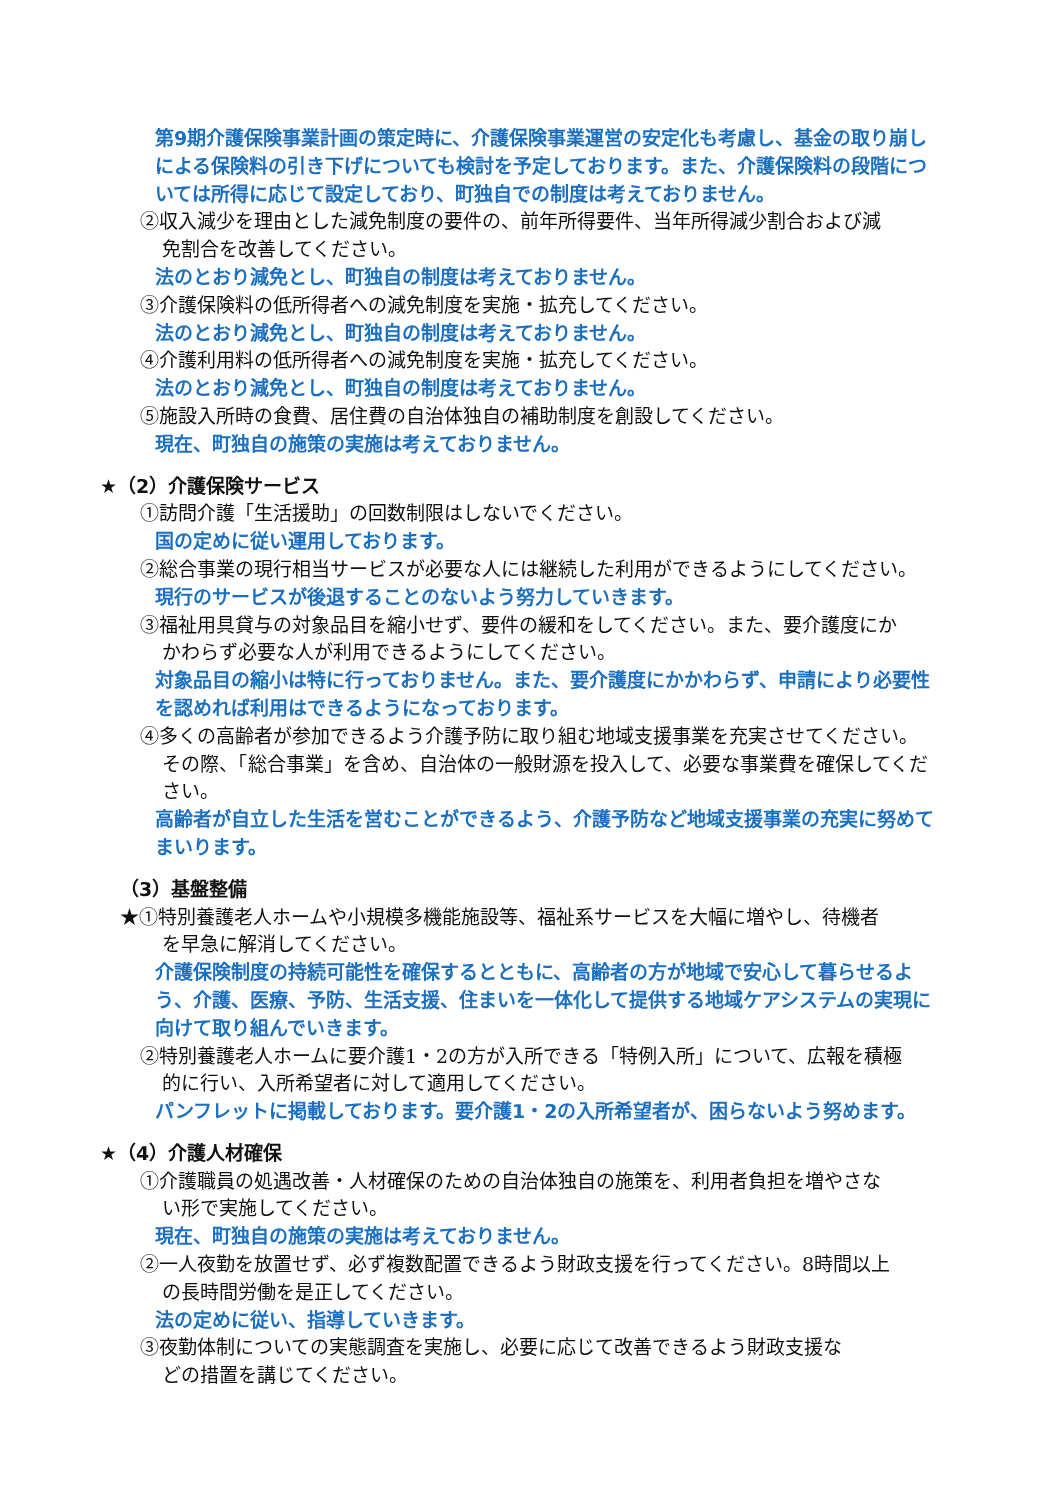第9期介護保険事業計画の策定時に、介護保険事業運営の安定化も考慮し、基金の取り崩しによる保険料の引き下げについても検討を予定しております。また、介護保険料の段階については所得に応じて設定しており、町独自での制度は考えておりません。
②収入減少を理由とした減免制度の要件の、前年所得要件、当年所得減少割合および減
免割合を改善してください。
法のとおり減免とし、町独自の制度は考えておりません。
③介護保険料の低所得者への減免制度を実施・拡充してください。
法のとおり減免とし、町独自の制度は考えておりません。
④介護利用料の低所得者への減免制度を実施・拡充してください。
法のとおり減免とし、町独自の制度は考えておりません。
⑤施設入所時の食費、居住費の自治体独自の補助制度を創設してください。
現在、町独自の施策の実施は考えておりません。
★（2）介護保険サービス
①訪問介護「生活援助」の回数制限はしないでください。
国の定めに従い運用しております。
②総合事業の現行相当サービスが必要な人には継続した利用ができるようにしてください。
現行のサービスが後退することのないよう努力していきます。
③福祉用具貸与の対象品目を縮小せず、要件の緩和をしてください。また、要介護度にか
かわらず必要な人が利用できるようにしてください。
対象品目の縮小は特に行っておりません。また、要介護度にかかわらず、申請により必要性を認めれば利用はできるようになっております。
④多くの高齢者が参加できるよう介護予防に取り組む地域支援事業を充実させてください。
その際、「総合事業」を含め、自治体の一般財源を投入して、必要な事業費を確保してください。
高齢者が自立した生活を営むことができるよう、介護予防など地域支援事業の充実に努めてまいります。
（3）基盤整備
★①特別養護老人ホームや小規模多機能施設等、福祉系サービスを大幅に増やし、待機者
を早急に解消してください。
介護保険制度の持続可能性を確保するとともに、高齢者の方が地域で安心して暮らせるよう、介護、医療、予防、生活支援、住まいを一体化して提供する地域ケアシステムの実現に向けて取り組んでいきます。
②特別養護老人ホームに要介護1・2の方が入所できる「特例入所」について、広報を積極
的に行い、入所希望者に対して適用してください。
パンフレットに掲載しております。要介護1・2の入所希望者が、困らないよう努めます。
★（4）介護人材確保
①介護職員の処遇改善・人材確保のための自治体独自の施策を、利用者負担を増やさな
い形で実施してください。
現在、町独自の施策の実施は考えておりません。
②一人夜勤を放置せず、必ず複数配置できるよう財政支援を行ってください。8時間以上
の長時間労働を是正してください。
法の定めに従い、指導していきます。
③夜勤体制についての実態調査を実施し、必要に応じて改善できるよう財政支援な
どの措置を講じてください。